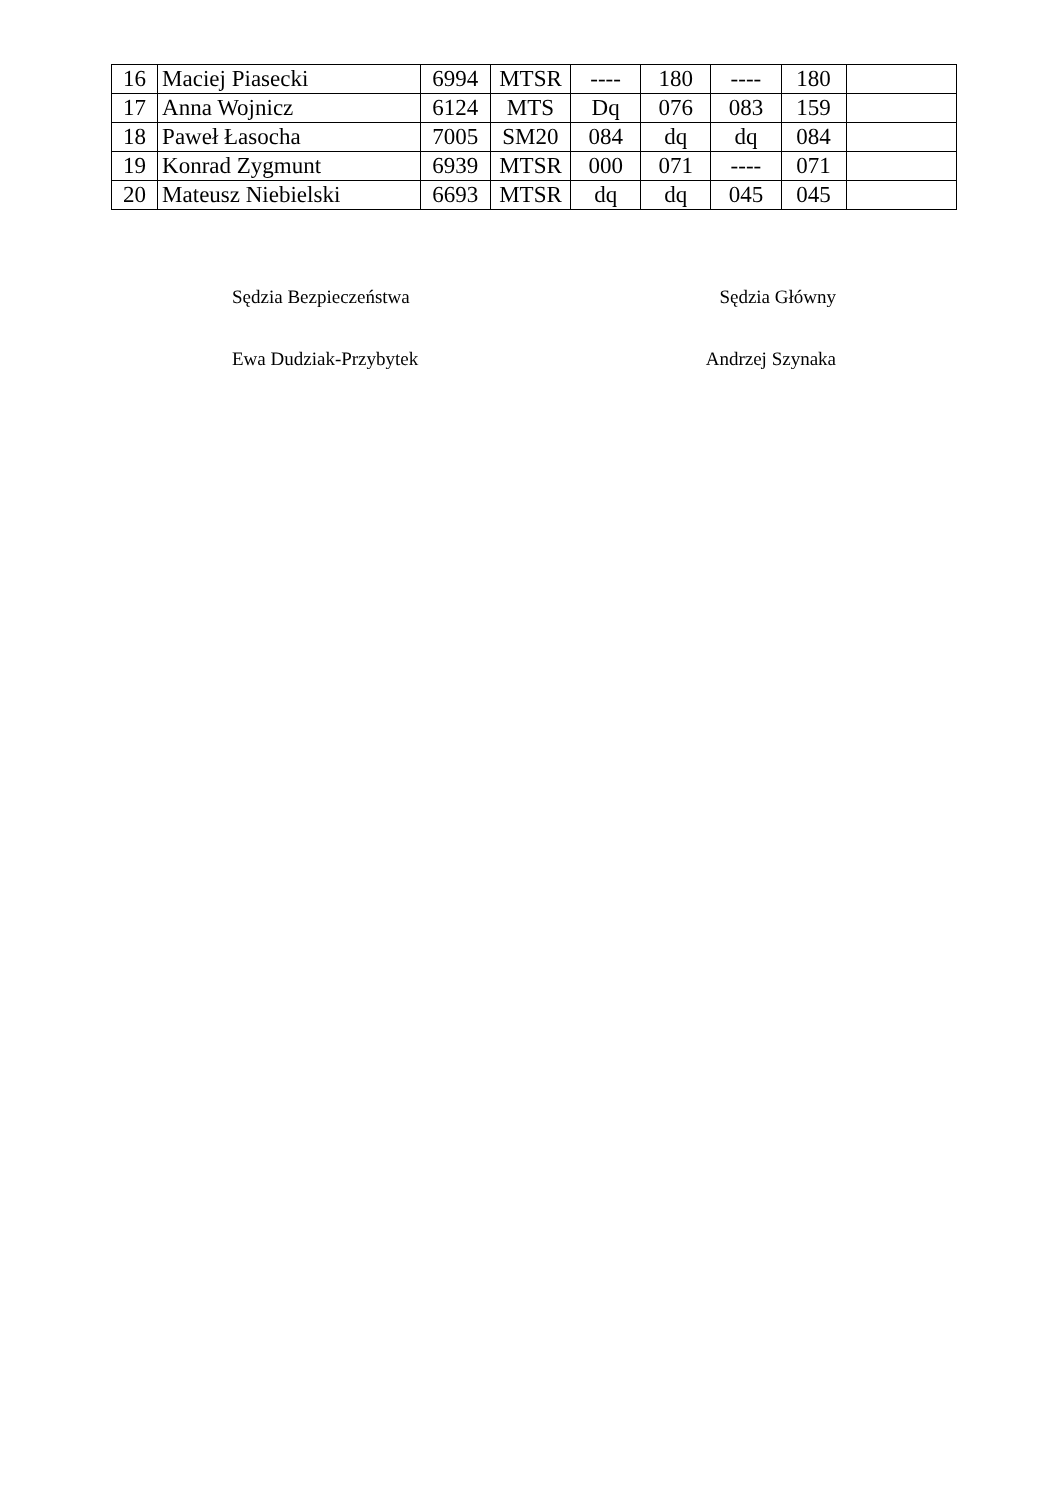| 16 | Maciej Piasecki | 6994 | MTSR | ---- | 180 | ---- | 180 | |
| 17 | Anna Wojnicz | 6124 | MTS | Dq | 076 | 083 | 159 | |
| 18 | Paweł Łasocha | 7005 | SM20 | 084 | dq | dq | 084 | |
| 19 | Konrad Zygmunt | 6939 | MTSR | 000 | 071 | ---- | 071 | |
| 20 | Mateusz Niebielski | 6693 | MTSR | dq | dq | 045 | 045 | |
Sędzia Bezpieczeństwa
Ewa Dudziak-Przybytek
Sędzia Główny
Andrzej Szynaka